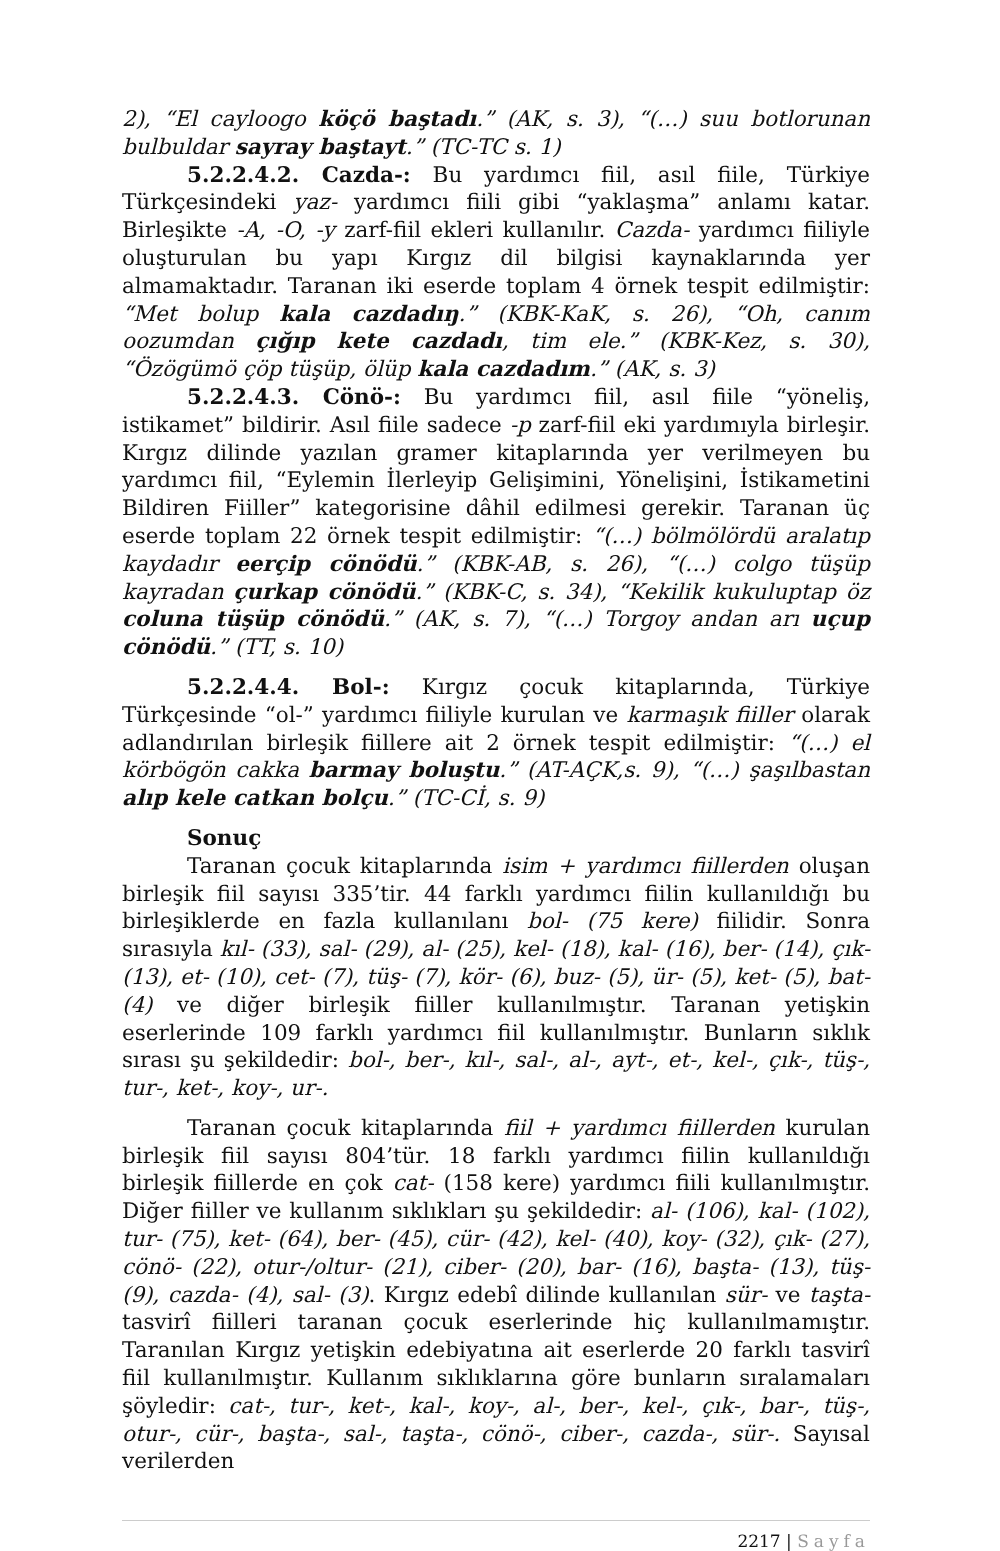2), “El cayloogo köçö baştadı.” (AK, s. 3), “(…) suu botlorunan bulbuldar sayray baştayt.” (TC-TC s. 1)
5.2.2.4.2. Cazda-: Bu yardımcı fiil, asıl fiile, Türkiye Türkçesindeki yaz- yardımcı fiili gibi “yaklaşma” anlamı katar. Birleşikte -A, -O, -y zarf-fiil ekleri kullanılır. Cazda- yardımcı fiiliyle oluşturulan bu yapı Kırgız dil bilgisi kaynaklarında yer almamaktadır. Taranan iki eserde toplam 4 örnek tespit edilmiştir: “Met bolup kala cazdadıŋ.” (KBK-KaK, s. 26), “Oh, canım oozumdan çığıp kete cazdadı, tim ele.” (KBK-Kez, s. 30), “Özögümö çöp tüşüp, ölüp kala cazdadım.” (AK, s. 3)
5.2.2.4.3. Cönö-: Bu yardımcı fiil, asıl fiile “yöneliş, istikamet” bildirir. Asıl fiile sadece -p zarf-fiil eki yardımıyla birleşir. Kırgız dilinde yazılan gramer kitaplarında yer verilmeyen bu yardımcı fiil, “Eylemin İlerleyip Gelişimini, Yönelişini, İstikametini Bildiren Fiiller” kategorisine dâhil edilmesi gerekir. Taranan üç eserde toplam 22 örnek tespit edilmiştir: “(…) bölmölördü aralatıp kaydadır eerçip cönödü.” (KBK-AB, s. 26), “(…) colgo tüşüp kayradan çurkap cönödü.” (KBK-C, s. 34), “Kekilik kukuluptap öz coluna tüşüp cönödü.” (AK, s. 7), “(…) Torgoy andan arı uçup cönödü.” (TT, s. 10)
5.2.2.4.4. Bol-: Kırgız çocuk kitaplarında, Türkiye Türkçesinde “ol-” yardımcı fiiliyle kurulan ve karmaşık fiiller olarak adlandırılan birleşik fiillere ait 2 örnek tespit edilmiştir: “(…) el körbögön cakka barmay boluştu.” (AT-AÇK,s. 9), “(…) şaşılbastan alıp kele catkan bolçu.” (TC-Cİ, s. 9)
Sonuç
Taranan çocuk kitaplarında isim + yardımcı fiillerden oluşan birleşik fiil sayısı 335’tir. 44 farklı yardımcı fiilin kullanıldığı bu birleşiklerde en fazla kullanılanı bol- (75 kere) fiilidir. Sonra sırasıyla kıl- (33), sal- (29), al- (25), kel- (18), kal- (16), ber- (14), çık- (13), et- (10), cet- (7), tüş- (7), kör- (6), buz- (5), ür- (5), ket- (5), bat- (4) ve diğer birleşik fiiller kullanılmıştır. Taranan yetişkin eserlerinde 109 farklı yardımcı fiil kullanılmıştır. Bunların sıklık sırası şu şekildedir: bol-, ber-, kıl-, sal-, al-, ayt-, et-, kel-, çık-, tüş-, tur-, ket-, koy-, ur-.
Taranan çocuk kitaplarında fiil + yardımcı fiillerden kurulan birleşik fiil sayısı 804’tür. 18 farklı yardımcı fiilin kullanıldığı birleşik fiillerde en çok cat- (158 kere) yardımcı fiili kullanılmıştır. Diğer fiiller ve kullanım sıklıkları şu şekildedir: al- (106), kal- (102), tur- (75), ket- (64), ber- (45), cür- (42), kel- (40), koy- (32), çık- (27), cönö- (22), otur-/oltur- (21), ciber- (20), bar- (16), başta- (13), tüş- (9), cazda- (4), sal- (3). Kırgız edebî dilinde kullanılan sür- ve taşta- tasvirî fiilleri taranan çocuk eserlerinde hiç kullanılmamıştır. Taranılan Kırgız yetişkin edebiyatına ait eserlerde 20 farklı tasvirî fiil kullanılmıştır. Kullanım sıklıklarına göre bunların sıralamaları şöyledir: cat-, tur-, ket-, kal-, koy-, al-, ber-, kel-, çık-, bar-, tüş-, otur-, cür-, başta-, sal-, taşta-, cönö-, ciber-, cazda-, sür-. Sayısal verilerden
2217 | Sayfa